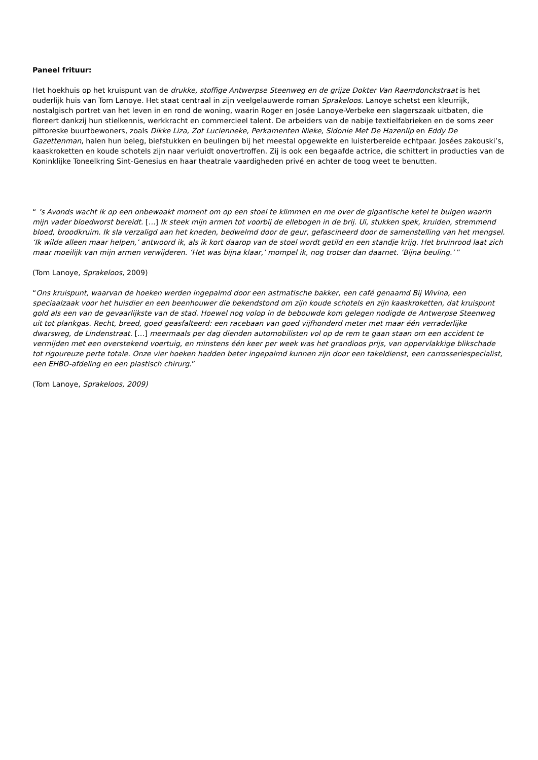Paneel frituur:
Het hoekhuis op het kruispunt van de drukke, stoffige Antwerpse Steenweg en de grijze Dokter Van Raemdonckstraat is het ouderlijk huis van Tom Lanoye. Het staat centraal in zijn veelgelauwerde roman Sprakeloos. Lanoye schetst een kleurrijk, nostalgisch portret van het leven in en rond de woning, waarin Roger en Josée Lanoye-Verbeke een slagerszaak uitbaten, die floreert dankzij hun stielkennis, werkkracht en commercieel talent. De arbeiders van de nabije textielfabrieken en de soms zeer pittoreske buurtbewoners, zoals Dikke Liza, Zot Lucienneke, Perkamenten Nieke, Sidonie Met De Hazenlip en Eddy De Gazettenman, halen hun beleg, biefstukken en beulingen bij het meestal opgewekte en luisterbereide echtpaar. Josées zakouski’s, kaaskroketten en koude schotels zijn naar verluidt onovertroffen. Zij is ook een begaafde actrice, die schittert in producties van de Koninklijke Toneelkring Sint-Genesius en haar theatrale vaardigheden privé en achter de toog weet te benutten.
“ ’s Avonds wacht ik op een onbewaakt moment om op een stoel te klimmen en me over de gigantische ketel te buigen waarin mijn vader bloedworst bereidt. […] Ik steek mijn armen tot voorbij de ellebogen in de brij. Ui, stukken spek, kruiden, stremmend bloed, broodkruim. Ik sla verzaligd aan het kneden, bedwelmd door de geur, gefascineerd door de samenstelling van het mengsel. ‘Ik wilde alleen maar helpen,’ antwoord ik, als ik kort daarop van de stoel wordt getild en een standje krijg. Het bruinrood laat zich maar moeilijk van mijn armen verwijderen. ‘Het was bijna klaar,’ mompel ik, nog trotser dan daarnet. ‘Bijna beuling.’ ”
(Tom Lanoye, Sprakeloos, 2009)
“Ons kruispunt, waarvan de hoeken werden ingepalmd door een astmatische bakker, een café genaamd Bij Wivina, een speciaalzaak voor het huisdier en een beenhouwer die bekendstond om zijn koude schotels en zijn kaaskroketten, dat kruispunt gold als een van de gevaarlijkste van de stad. Hoewel nog volop in de bebouwde kom gelegen nodigde de Antwerpse Steenweg uit tot plankgas. Recht, breed, goed geasfalteerd: een racebaan van goed vijfhonderd meter met maar één verraderlijke dwarsweg, de Lindenstraat. […] meermaals per dag dienden automobilisten vol op de rem te gaan staan om een accident te vermijden met een overstekend voertuig, en minstens één keer per week was het grandioos prijs, van oppervlakkige blikschade tot rigoureuze perte totale. Onze vier hoeken hadden beter ingepalmd kunnen zijn door een takeldienst, een carrosseriespecialist, een EHBO-afdeling en een plastisch chirurg.”
(Tom Lanoye, Sprakeloos, 2009)